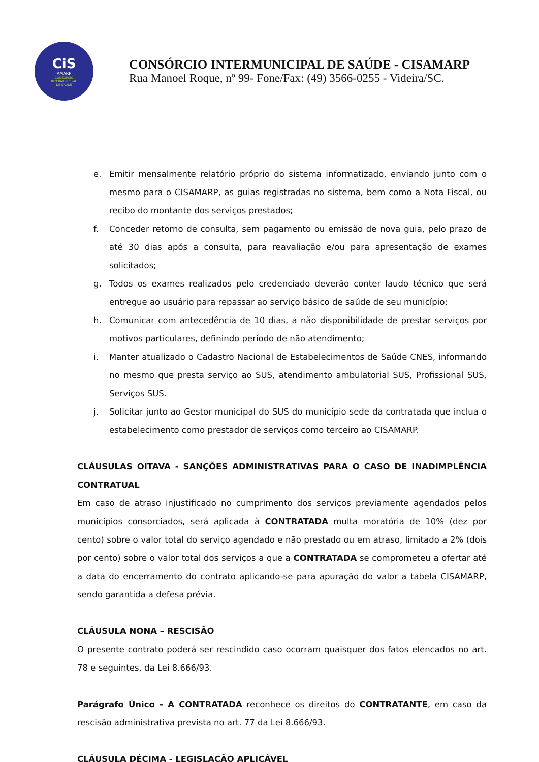CiS
AMARP
CONSÓRCIO
INTERMUNICIPAL
DE SAÚDE
CONSÓRCIO INTERMUNICIPAL DE SAÚDE - CISAMARP
Rua Manoel Roque, nº 99- Fone/Fax: (49) 3566-0255 - Videira/SC.
e. Emitir mensalmente relatório próprio do sistema informatizado, enviando junto com o mesmo para o CISAMARP, as guias registradas no sistema, bem como a Nota Fiscal, ou recibo do montante dos serviços prestados;
f. Conceder retorno de consulta, sem pagamento ou emissão de nova guia, pelo prazo de até 30 dias após a consulta, para reavaliação e/ou para apresentação de exames solicitados;
g. Todos os exames realizados pelo credenciado deverão conter laudo técnico que será entregue ao usuário para repassar ao serviço básico de saúde de seu município;
h. Comunicar com antecedência de 10 dias, a não disponibilidade de prestar serviços por motivos particulares, definindo período de não atendimento;
i. Manter atualizado o Cadastro Nacional de Estabelecimentos de Saúde CNES, informando no mesmo que presta serviço ao SUS, atendimento ambulatorial SUS, Profissional SUS, Serviços SUS.
j. Solicitar junto ao Gestor municipal do SUS do município sede da contratada que inclua o estabelecimento como prestador de serviços como terceiro ao CISAMARP.
CLÁUSULAS OITAVA - SANÇÕES ADMINISTRATIVAS PARA O CASO DE INADIMPLÊNCIA CONTRATUAL
Em caso de atraso injustificado no cumprimento dos serviços previamente agendados pelos municípios consorciados, será aplicada à CONTRATADA multa moratória de 10% (dez por cento) sobre o valor total do serviço agendado e não prestado ou em atraso, limitado a 2% (dois por cento) sobre o valor total dos serviços a que a CONTRATADA se comprometeu a ofertar até a data do encerramento do contrato aplicando-se para apuração do valor a tabela CISAMARP, sendo garantida a defesa prévia.
CLÁUSULA NONA – RESCISÃO
O presente contrato poderá ser rescindido caso ocorram quaisquer dos fatos elencados no art. 78 e seguintes, da Lei 8.666/93.
Parágrafo Único - A CONTRATADA reconhece os direitos do CONTRATANTE, em caso da rescisão administrativa prevista no art. 77 da Lei 8.666/93.
CLÁUSULA DÉCIMA - LEGISLAÇÃO APLICÁVEL